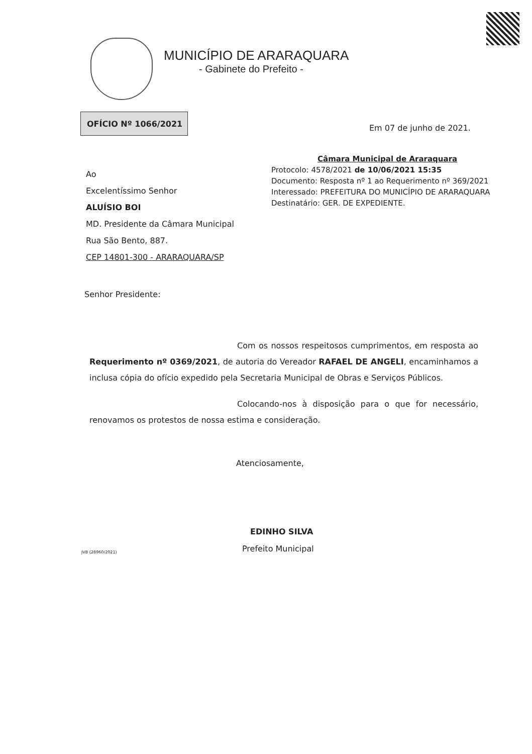MUNICÍPIO DE ARARAQUARA
- Gabinete do Prefeito -
OFÍCIO Nº 1066/2021
Em 07 de junho de 2021.
Câmara Municipal de Araraquara
Protocolo: 4578/2021 de 10/06/2021 15:35
Documento: Resposta nº 1 ao Requerimento nº 369/2021
Interessado: PREFEITURA DO MUNICÍPIO DE ARARAQUARA
Destinatário: GER. DE EXPEDIENTE.
Ao
Excelentíssimo Senhor
ALUÍSIO BOI
MD. Presidente da Câmara Municipal
Rua São Bento, 887.
CEP 14801-300 - ARARAQUARA/SP
Senhor Presidente:
Com os nossos respeitosos cumprimentos, em resposta ao Requerimento nº 0369/2021, de autoria do Vereador RAFAEL DE ANGELI, encaminhamos a inclusa cópia do ofício expedido pela Secretaria Municipal de Obras e Serviços Públicos.
Colocando-nos à disposição para o que for necessário, renovamos os protestos de nossa estima e consideração.
Atenciosamente,
EDINHO SILVA
Prefeito Municipal
JVB (28960/2021)